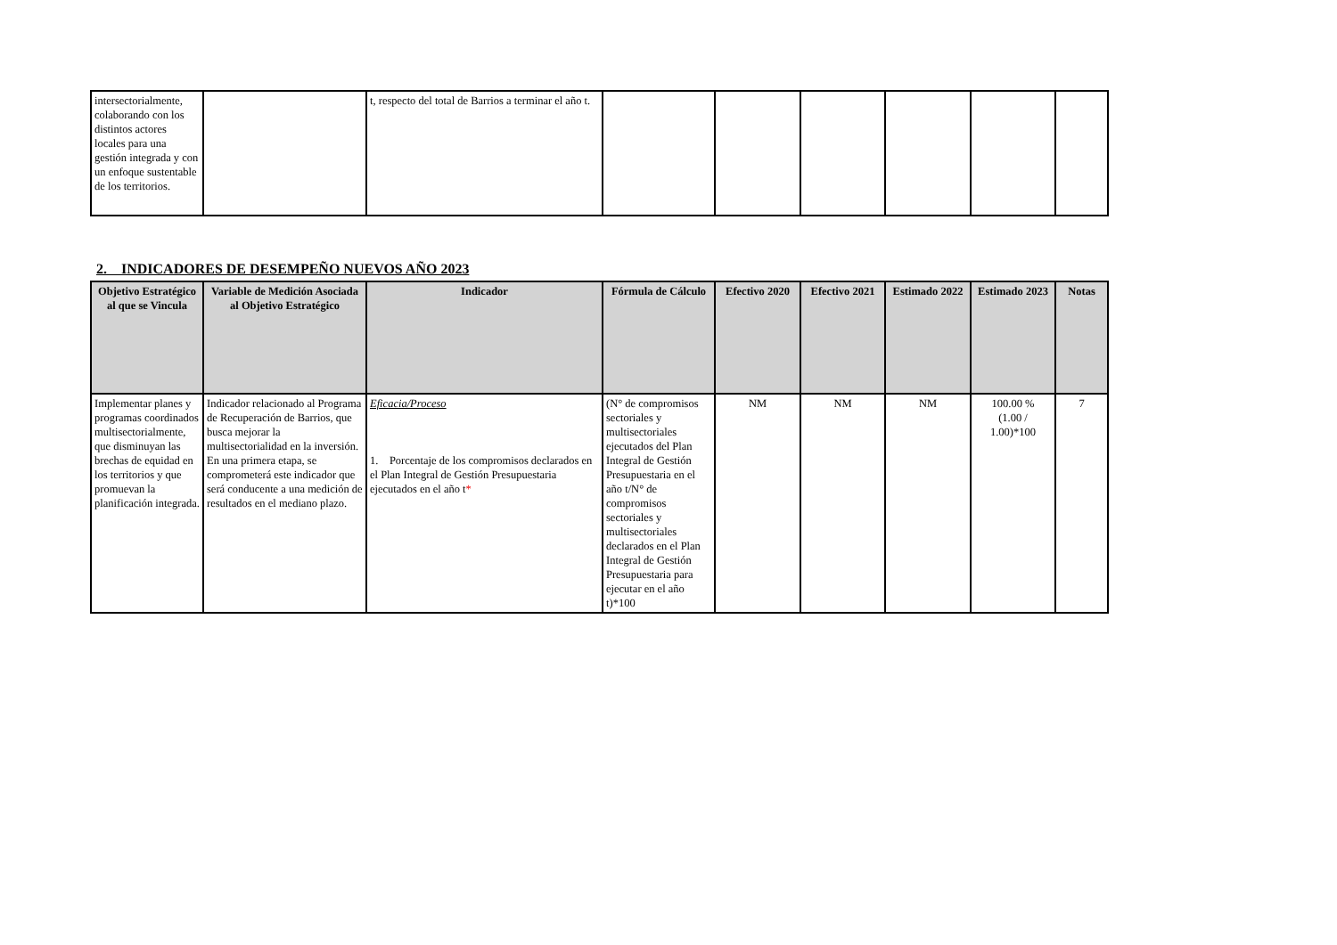| intersectorialmente, colaborando con los distintos actores locales para una gestión integrada y con un enfoque sustentable de los territorios. | | t, respecto del total de Barrios a terminar el año t. | | | | | | |
2. INDICADORES DE DESEMPEÑO NUEVOS AÑO 2023
| Objetivo Estratégico al que se Vincula | Variable de Medición Asociada al Objetivo Estratégico | Indicador | Fórmula de Cálculo | Efectivo 2020 | Efectivo 2021 | Estimado 2022 | Estimado 2023 | Notas |
| --- | --- | --- | --- | --- | --- | --- | --- | --- |
| Implementar planes y programas coordinados multisectorialmente, que disminuyan las brechas de equidad en los territorios y que promuevan la planificación integrada. | Indicador relacionado al Programa de Recuperación de Barrios, que busca mejorar la multisectorialidad en la inversión. En una primera etapa, se comprometerá este indicador que será conducente a una medición de resultados en el mediano plazo. | Eficacia/Proceso 1. Porcentaje de los compromisos declarados en el Plan Integral de Gestión Presupuestaria ejecutados en el año t * | (N° de compromisos sectoriales y multisectoriales ejecutados del Plan Integral de Gestión Presupuestaria en el año t/N° de compromisos sectoriales y multisectoriales declarados en el Plan Integral de Gestión Presupuestaria para ejecutar en el año t)*100 | NM | NM | NM | 100.00 % (1.00 / 1.00)*100 | 7 |